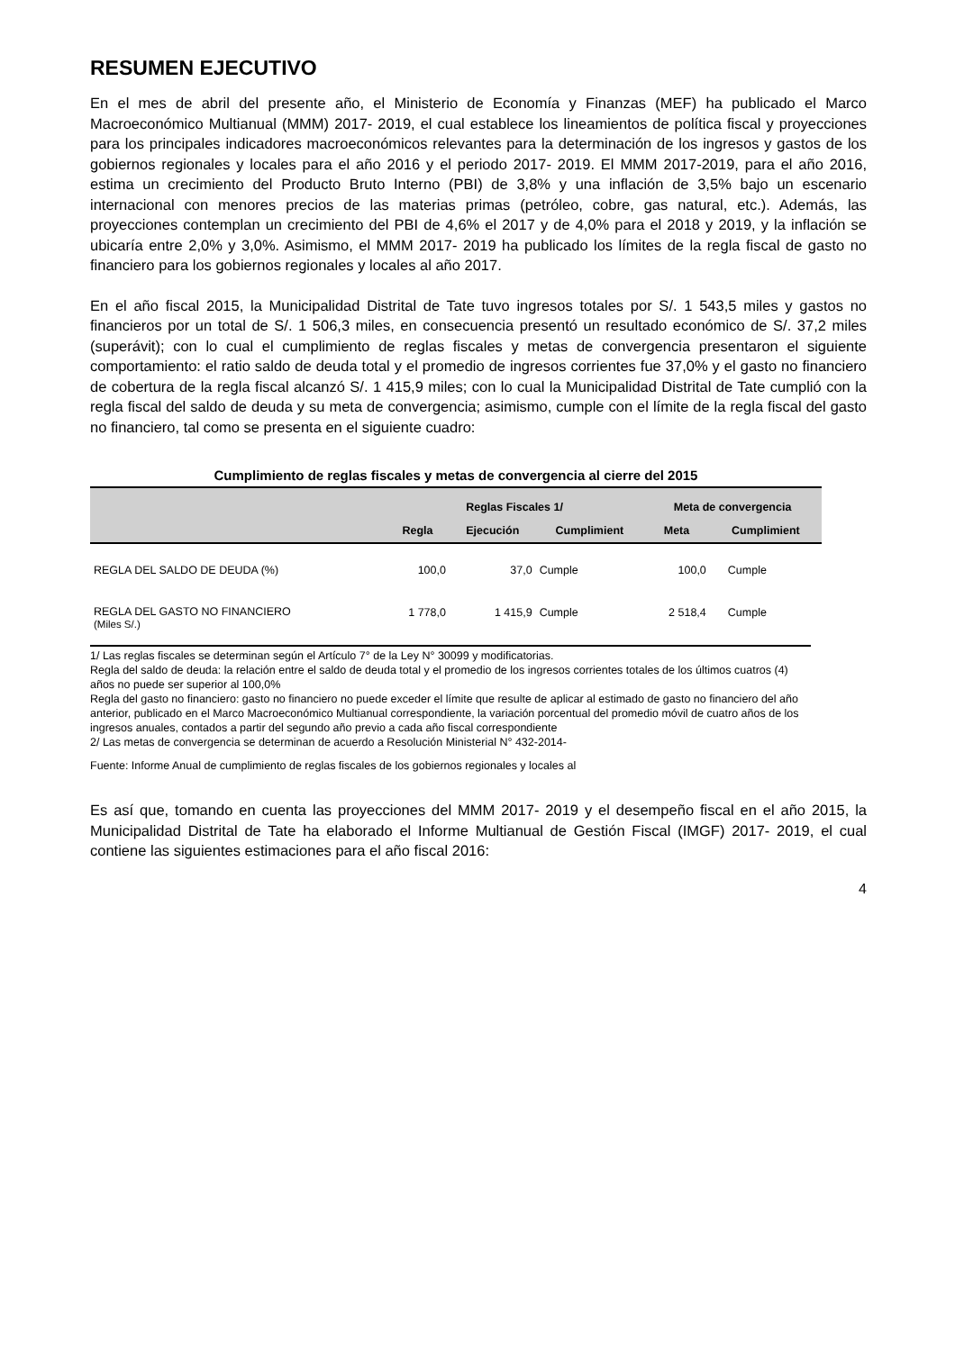RESUMEN EJECUTIVO
En el mes de abril del presente año, el Ministerio de Economía y Finanzas (MEF) ha publicado el Marco Macroeconómico Multianual (MMM) 2017- 2019, el cual establece los lineamientos de política fiscal y proyecciones para los principales indicadores macroeconómicos relevantes para la determinación de los ingresos y gastos de los gobiernos regionales y locales para el año 2016 y el periodo 2017- 2019. El MMM 2017-2019, para el año 2016, estima un crecimiento del Producto Bruto Interno (PBI) de 3,8% y una inflación de 3,5% bajo un escenario internacional con menores precios de las materias primas (petróleo, cobre, gas natural, etc.). Además, las proyecciones contemplan un crecimiento del PBI de 4,6% el 2017 y de 4,0% para el 2018 y 2019, y la inflación se ubicaría entre 2,0% y 3,0%. Asimismo, el MMM 2017- 2019 ha publicado los límites de la regla fiscal de gasto no financiero para los gobiernos regionales y locales al año 2017.
En el año fiscal 2015, la Municipalidad Distrital de Tate tuvo ingresos totales por S/. 1 543,5 miles y gastos no financieros por un total de S/. 1 506,3 miles, en consecuencia presentó un resultado económico de S/. 37,2 miles (superávit); con lo cual el cumplimiento de reglas fiscales y metas de convergencia presentaron el siguiente comportamiento: el ratio saldo de deuda total y el promedio de ingresos corrientes fue 37,0% y el gasto no financiero de cobertura de la regla fiscal alcanzó S/. 1 415,9 miles; con lo cual la Municipalidad Distrital de Tate cumplió con la regla fiscal del saldo de deuda y su meta de convergencia; asimismo, cumple con el límite de la regla fiscal del gasto no financiero, tal como se presenta en el siguiente cuadro:
Cumplimiento de reglas fiscales y metas de convergencia al cierre del 2015
| | Reglas Fiscales 1/ | | | Meta de convergencia | |
| --- | --- | --- | --- | --- | --- |
| | Regla | Ejecución | Cumplimient | Meta | Cumplimient |
| REGLA DEL SALDO DE DEUDA (%) | 100,0 | 37,0 | Cumple | 100,0 | Cumple |
| REGLA DEL GASTO NO FINANCIERO (Miles S/.) | 1 778,0 | 1 415,9 | Cumple | 2 518,4 | Cumple |
1/ Las reglas fiscales se determinan según el Artículo 7° de la Ley N° 30099 y modificatorias.
Regla del saldo de deuda: la relación entre el saldo de deuda total y el promedio de los ingresos corrientes totales de los últimos cuatros (4) años no puede ser superior al 100,0%
Regla del gasto no financiero: gasto no financiero no puede exceder el límite que resulte de aplicar al estimado de gasto no financiero del año anterior, publicado en el Marco Macroeconómico Multianual correspondiente, la variación porcentual del promedio móvil de cuatro años de los ingresos anuales, contados a partir del segundo año previo a cada año fiscal correspondiente
2/ Las metas de convergencia se determinan de acuerdo a Resolución Ministerial N° 432-2014-
Fuente: Informe Anual de cumplimiento de reglas fiscales de los gobiernos regionales y locales al
Es así que, tomando en cuenta las proyecciones del MMM 2017- 2019 y el desempeño fiscal en el año 2015, la Municipalidad Distrital de Tate ha elaborado el Informe Multianual de Gestión Fiscal (IMGF) 2017- 2019, el cual contiene las siguientes estimaciones para el año fiscal 2016:
4